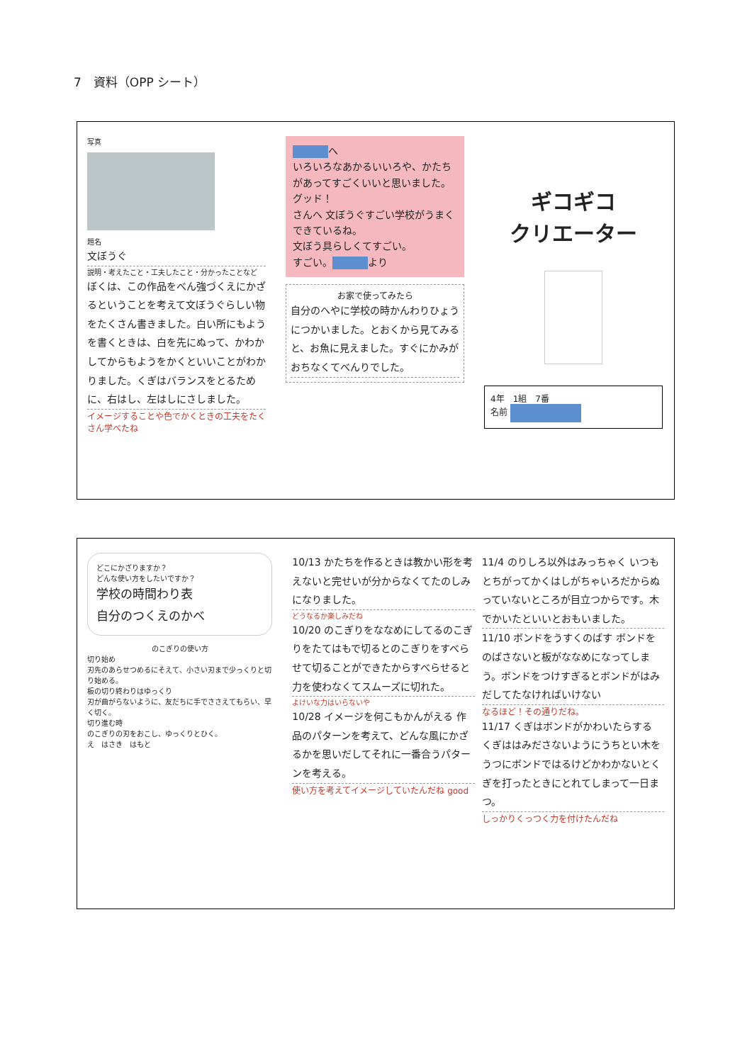7　資料（OPP シート）
写真
題名
文ぼうぐ
説明・考えたこと・工夫したこと・分かったことなど
ぼくは、この作品をべん強づくえにかざるということを考えて文ぼうぐらしい物をたくさん書きました。白い所にもようを書くときは、白を先にぬって、かわかしてからもようをかくといいことがわかりました。くぎはバランスをとるために、右はし、左はしにさしました。
イメージすることや色でかくときの工夫をたくさん学べたね
へ
いろいろなあかるいいろや、かたちがあってすごくいいと思いました。グッド！
さんへ 文ぼうぐすごい学校がうまくできているね。
文ぼう具らしくてすごい。
すごい。 より
お家で使ってみたら
自分のへやに学校の時かんわりひょうにつかいました。とおくから見てみると、お魚に見えました。すぐにかみがおちなくてべんりでした。
ギコギコ
クリエーター
4年　1組　7番
名前
どこにかざりますか？
どんな使い方をしたいですか？
学校の時間わり表
自分のつくえのかべ
のこぎりの使い方
切り始め
刃先のあらせつめるにそえて、小さい刃まで少っくりと切り始める。
板の切り終わりはゆっくり
刃が曲がらないように、友だちに手でささえてもらい、早く切く。
切り進む時
のこぎりの刃をおこし、ゆっくりとひく。
え　はさき　はもと
10/13 かたちを作るときは教かい形を考えないと完せいが分からなくてたのしみになりました。
どうなるか楽しみだね
10/20 のこぎりをななめにしてるのこぎりをたてはもで切るとのこぎりをすべらせて切ることができたからすべらせると力を使わなくてスムーズに切れた。
よけいな力はいらないや
10/28 イメージを何こもかんがえる 作品のパターンを考えて、どんな風にかざるかを思いだしてそれに一番合うパターンを考える。
使い方を考えてイメージしていたんだね good
11/4 のりしろ以外はみっちゃく いつもとちがってかくはしがちゃいろだからぬっていないところが目立つからです。木でかいたといいとおもいました。
11/10 ボンドをうすくのばす ボンドをのばさないと板がななめになってしまう。ボンドをつけすぎるとボンドがはみだしてたなければいけない
なるほど！その通りだね。
11/17 くぎはボンドがかわいたらする くぎははみださないようにうちとい木をうつにボンドではるけどかわかないとくぎを打ったときにとれてしまって一日まつ。
しっかりくっつく力を付けたんだね